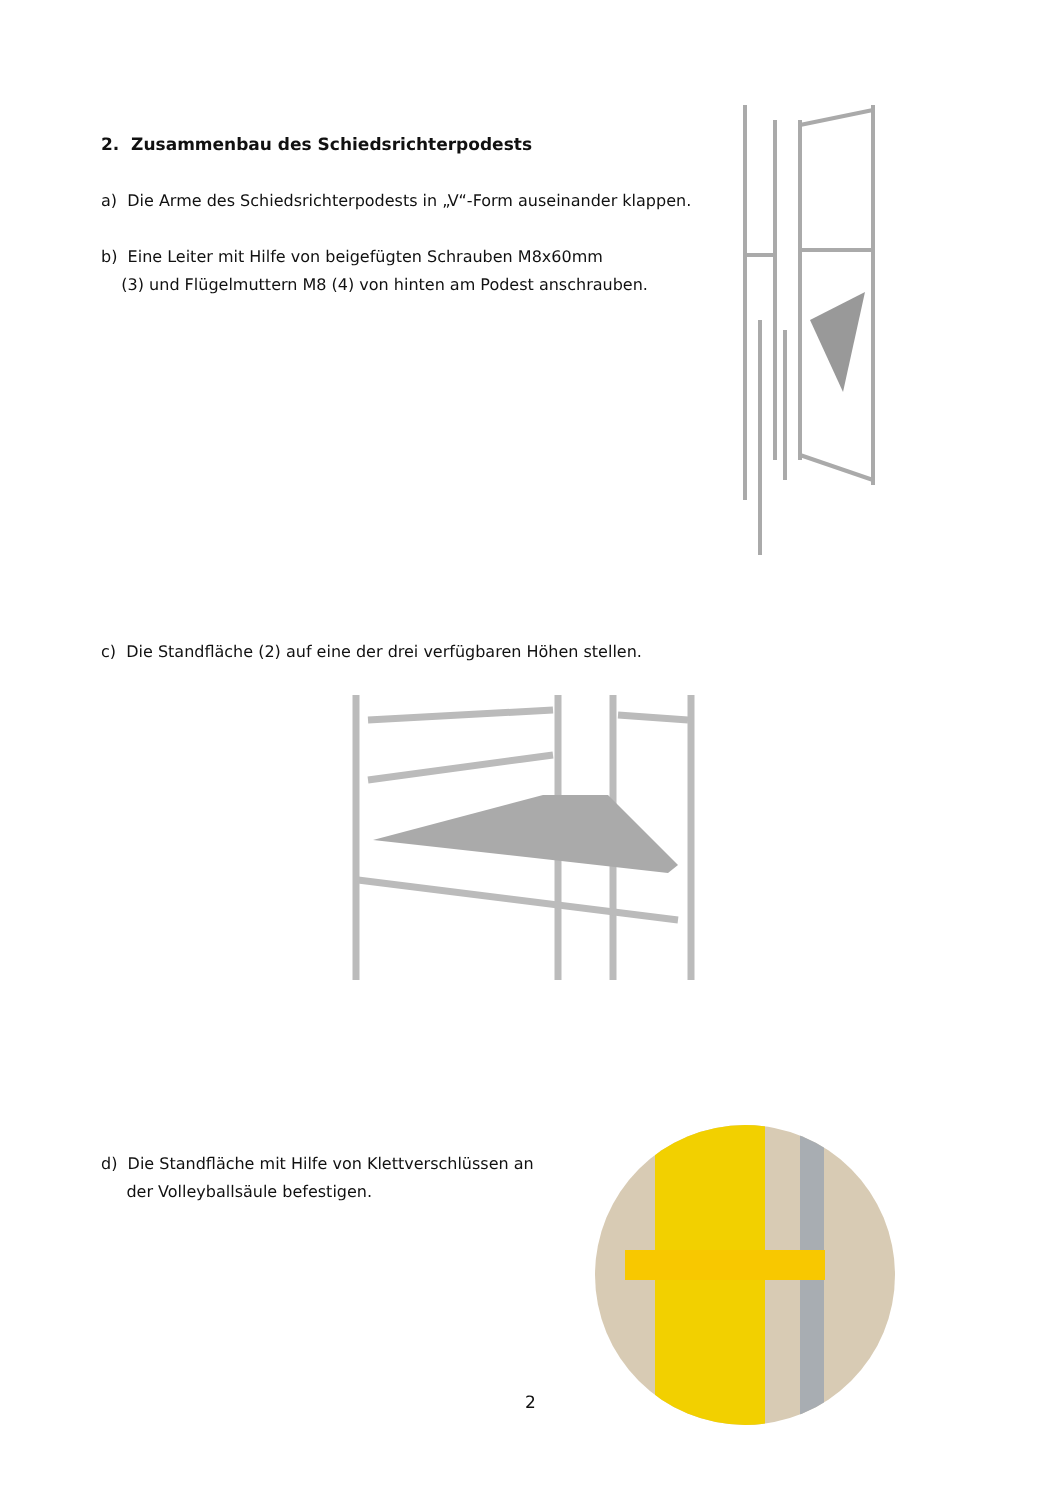2. Zusammenbau des Schiedsrichterpodests
a) Die Arme des Schiedsrichterpodests in „V“-Form auseinander klappen.
b) Eine Leiter mit Hilfe von beigefügten Schrauben M8x60mm
(3) und Flügelmuttern M8 (4) von hinten am Podest anschrauben.
c) Die Standfläche (2) auf eine der drei verfügbaren Höhen stellen.
d) Die Standfläche mit Hilfe von Klettverschlüssen an
der Volleyballsäule befestigen.
2